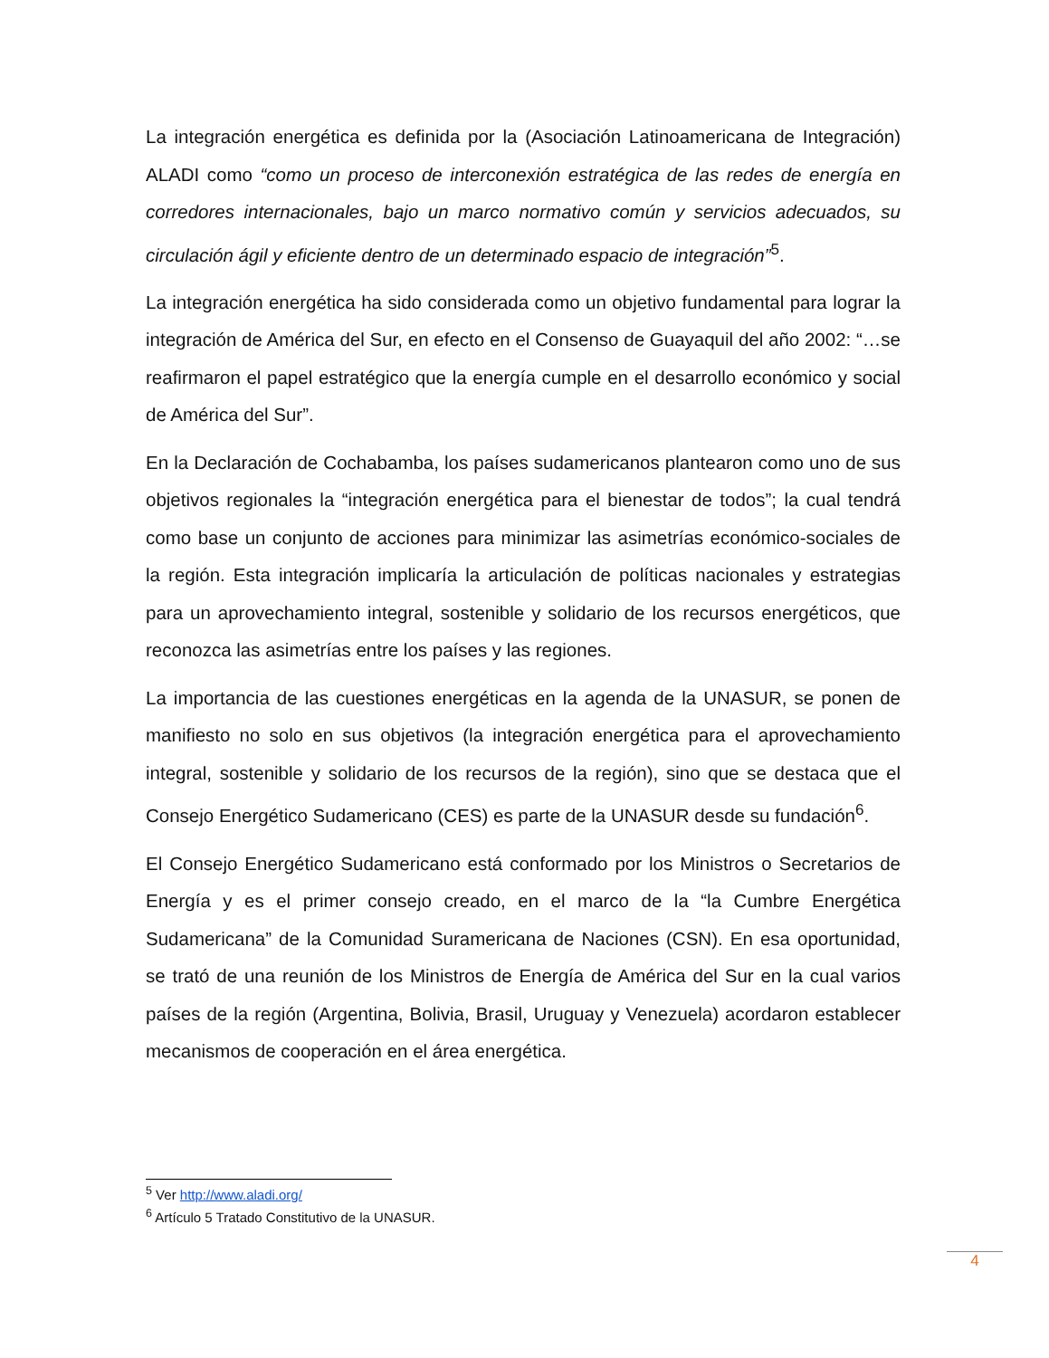La integración energética es definida por la (Asociación Latinoamericana de Integración) ALADI como “como un proceso de interconexión estratégica de las redes de energía en corredores internacionales, bajo un marco normativo común y servicios adecuados, su circulación ágil y eficiente dentro de un determinado espacio de integración”<sup>5</sup>.
La integración energética ha sido considerada como un objetivo fundamental para lograr la integración de América del Sur, en efecto en el Consenso de Guayaquil del año 2002: “…se reafirmaron el papel estratégico que la energía cumple en el desarrollo económico y social de América del Sur”.
En la Declaración de Cochabamba, los países sudamericanos plantearon como uno de sus objetivos regionales la “integración energética para el bienestar de todos”; la cual tendrá como base un conjunto de acciones para minimizar las asimetrías económico-sociales de la región. Esta integración implicaría la articulación de políticas nacionales y estrategias para un aprovechamiento integral, sostenible y solidario de los recursos energéticos, que reconozca las asimetrías entre los países y las regiones.
La importancia de las cuestiones energéticas en la agenda de la UNASUR, se ponen de manifiesto no solo en sus objetivos (la integración energética para el aprovechamiento integral, sostenible y solidario de los recursos de la región), sino que se destaca que el Consejo Energético Sudamericano (CES) es parte de la UNASUR desde su fundación<sup>6</sup>.
El Consejo Energético Sudamericano está conformado por los Ministros o Secretarios de Energía y es el primer consejo creado, en el marco de la “la Cumbre Energética Sudamericana” de la Comunidad Suramericana de Naciones (CSN). En esa oportunidad, se trató de una reunión de los Ministros de Energía de América del Sur en la cual varios países de la región (Argentina, Bolivia, Brasil, Uruguay y Venezuela) acordaron establecer mecanismos de cooperación en el área energética.
<sup>5</sup> Ver http://www.aladi.org/
<sup>6</sup> Artículo 5 Tratado Constitutivo de la UNASUR.
4